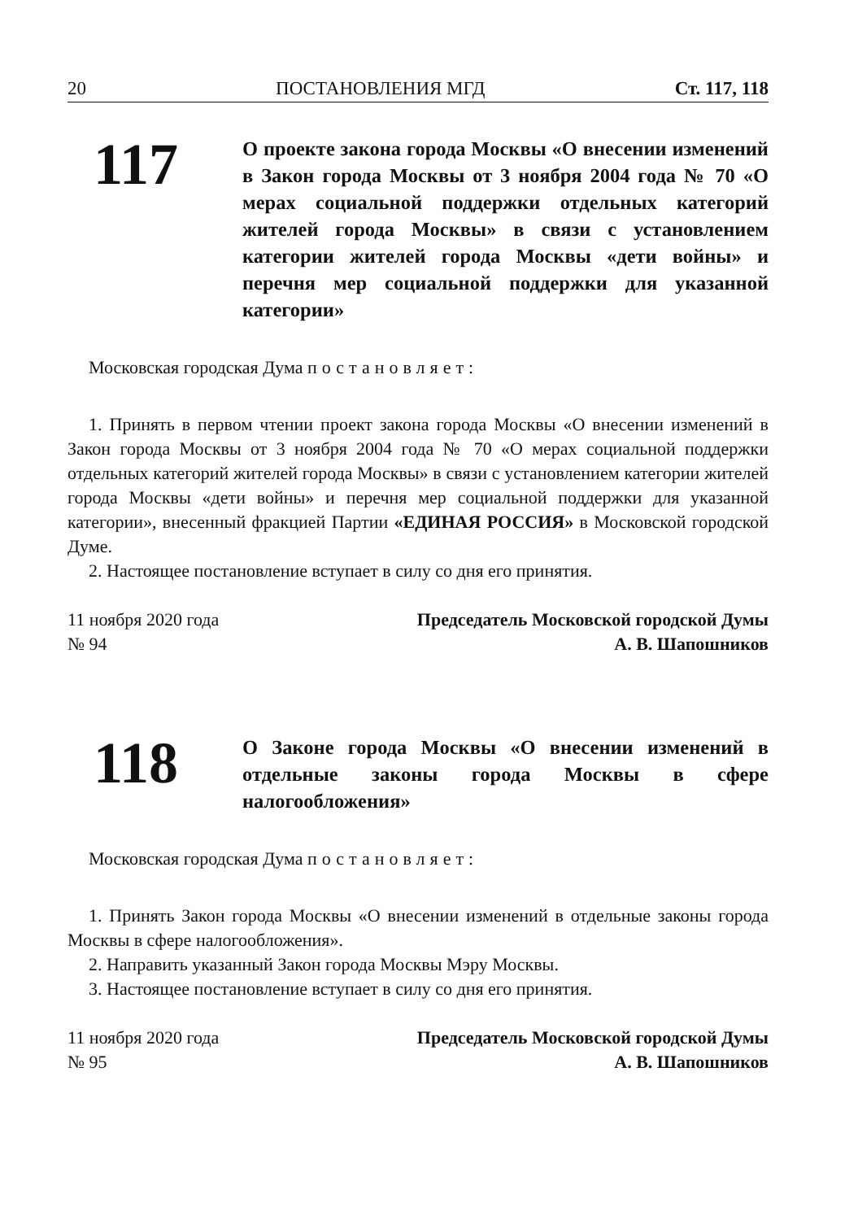20 ПОСТАНОВЛЕНИЯ МГД Ст. 117, 118
117
О проекте закона города Москвы «О внесении изменений в Закон города Москвы от 3 ноября 2004 года № 70 «О мерах социальной поддержки отдельных категорий жителей города Москвы» в связи с установлением категории жителей города Москвы «дети войны» и перечня мер социальной поддержки для указанной категории»
Московская городская Дума постановляет:
1. Принять в первом чтении проект закона города Москвы «О внесении изменений в Закон города Москвы от 3 ноября 2004 года № 70 «О мерах социальной поддержки отдельных категорий жителей города Москвы» в связи с установлением категории жителей города Москвы «дети войны» и перечня мер социальной поддержки для указанной категории», внесенный фракцией Партии «ЕДИНАЯ РОССИЯ» в Московской городской Думе.
2. Настоящее постановление вступает в силу со дня его принятия.
11 ноября 2020 года
№ 94
Председатель Московской городской Думы
А. В. Шапошников
118
О Законе города Москвы «О внесении изменений в отдельные законы города Москвы в сфере налогообложения»
Московская городская Дума постановляет:
1. Принять Закон города Москвы «О внесении изменений в отдельные законы города Москвы в сфере налогообложения».
2. Направить указанный Закон города Москвы Мэру Москвы.
3. Настоящее постановление вступает в силу со дня его принятия.
11 ноября 2020 года
№ 95
Председатель Московской городской Думы
А. В. Шапошников